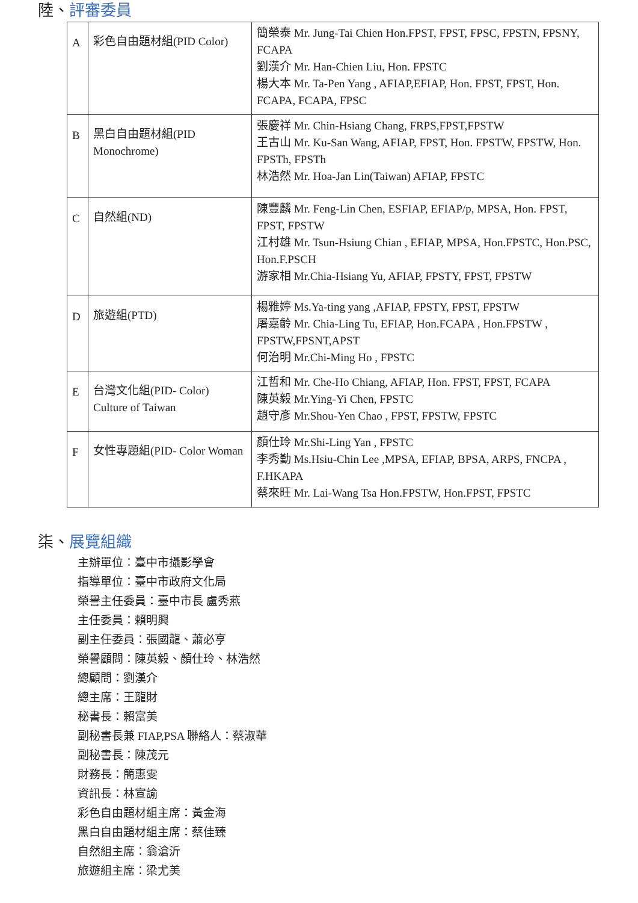陸、評審委員
| A | 彩色自由題材組(PID Color) | 簡榮泰 Mr. Jung-Tai Chien Hon.FPST, FPST, FPSC, FPSTN, FPSNY, FCAPA 劉漢介 Mr. Han-Chien Liu, Hon. FPSTC 楊大本 Mr. Ta-Pen Yang , AFIAP,EFIAP, Hon. FPST, FPST, Hon. FCAPA, FCAPA, FPSC |
| B | 黑白自由題材組(PID Monochrome) | 張慶祥 Mr. Chin-Hsiang Chang, FRPS,FPST,FPSTW 王古山 Mr. Ku-San Wang, AFIAP, FPST, Hon. FPSTW, FPSTW, Hon. FPSTh, FPSTh 林浩然 Mr. Hoa-Jan Lin(Taiwan) AFIAP, FPSTC |
| C | 自然組(ND) | 陳豐麟 Mr. Feng-Lin Chen, ESFIAP, EFIAP/p, MPSA, Hon. FPST, FPST, FPSTW 江村雄 Mr. Tsun-Hsiung Chian , EFIAP, MPSA, Hon.FPSTC, Hon.PSC, Hon.F.PSCH 游家相 Mr.Chia-Hsiang Yu, AFIAP, FPSTY, FPST, FPSTW |
| D | 旅遊組(PTD) | 楊雅婷 Ms.Ya-ting yang ,AFIAP, FPSTY, FPST, FPSTW 屠嘉齡 Mr. Chia-Ling Tu, EFIAP, Hon.FCAPA , Hon.FPSTW , FPSTW,FPSNT,APST 何治明 Mr.Chi-Ming Ho , FPSTC |
| E | 台灣文化組(PID- Color) Culture of Taiwan | 江哲和 Mr. Che-Ho Chiang, AFIAP, Hon. FPST, FPST, FCAPA 陳英毅 Mr.Ying-Yi Chen, FPSTC 趙守彥 Mr.Shou-Yen Chao , FPST, FPSTW, FPSTC |
| F | 女性專題組(PID- Color Woman | 顏仕玲 Mr.Shi-Ling Yan , FPSTC 李秀勤 Ms.Hsiu-Chin Lee ,MPSA, EFIAP, BPSA, ARPS, FNCPA , F.HKAPA 蔡來旺 Mr. Lai-Wang Tsa Hon.FPSTW, Hon.FPST, FPSTC |
柒、展覽組織
主辦單位：臺中市攝影學會
指導單位：臺中市政府文化局
榮譽主任委員：臺中市長 盧秀燕
主任委員：賴明興
副主任委員：張國龍、蕭必亨
榮譽顧問：陳英毅、顏仕玲、林浩然
總顧問：劉漢介
總主席：王龍財
秘書長：賴富美
副秘書長兼 FIAP,PSA 聯絡人：蔡淑華
副秘書長：陳茂元
財務長：簡惠雯
資訊長：林宣諭
彩色自由題材組主席：黃金海
黑白自由題材組主席：蔡佳臻
自然組主席：翁滄沂
旅遊組主席：梁尤美